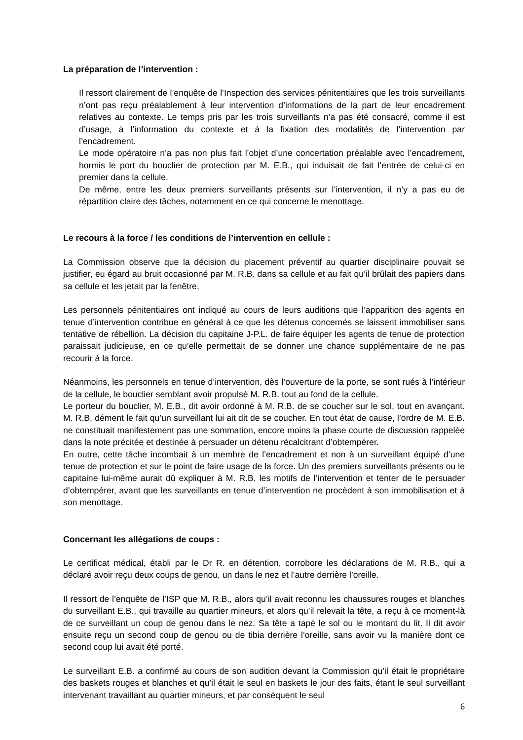La préparation de l’intervention :
Il ressort clairement de l’enquête de l’Inspection des services pénitentiaires que les trois surveillants n’ont pas reçu préalablement à leur intervention d’informations de la part de leur encadrement relatives au contexte. Le temps pris par les trois surveillants n’a pas été consacré, comme il est d’usage, à l’information du contexte et à la fixation des modalités de l’intervention par l’encadrement.
Le mode opératoire n’a pas non plus fait l’objet d’une concertation préalable avec l’encadrement, hormis le port du bouclier de protection par M. E.B., qui induisait de fait l’entrée de celui-ci en premier dans la cellule.
De même, entre les deux premiers surveillants présents sur l’intervention, il n’y a pas eu de répartition claire des tâches, notamment en ce qui concerne le menottage.
Le recours à la force / les conditions de l’intervention en cellule :
La Commission observe que la décision du placement préventif au quartier disciplinaire pouvait se justifier, eu égard au bruit occasionné par M. R.B. dans sa cellule et au fait qu’il brûlait des papiers dans sa cellule et les jetait par la fenêtre.
Les personnels pénitentiaires ont indiqué au cours de leurs auditions que l’apparition des agents en tenue d’intervention contribue en général à ce que les détenus concernés se laissent immobiliser sans tentative de rébellion. La décision du capitaine J-P.L. de faire équiper les agents de tenue de protection paraissait judicieuse, en ce qu’elle permettait de se donner une chance supplémentaire de ne pas recourir à la force.
Néanmoins, les personnels en tenue d’intervention, dès l’ouverture de la porte, se sont rués à l’intérieur de la cellule, le bouclier semblant avoir propulsé M. R.B. tout au fond de la cellule.
Le porteur du bouclier, M. E.B., dit avoir ordonné à M. R.B. de se coucher sur le sol, tout en avançant. M. R.B. dément le fait qu’un surveillant lui ait dit de se coucher. En tout état de cause, l’ordre de M. E.B. ne constituait manifestement pas une sommation, encore moins la phase courte de discussion rappelée dans la note précitée et destinée à persuader un détenu récalcitrant d’obtempérer.
En outre, cette tâche incombait à un membre de l’encadrement et non à un surveillant équipé d’une tenue de protection et sur le point de faire usage de la force. Un des premiers surveillants présents ou le capitaine lui-même aurait dû expliquer à M. R.B. les motifs de l’intervention et tenter de le persuader d’obtempérer, avant que les surveillants en tenue d’intervention ne procèdent à son immobilisation et à son menottage.
Concernant les allégations de coups :
Le certificat médical, établi par le Dr R. en détention, corrobore les déclarations de M. R.B., qui a déclaré avoir reçu deux coups de genou, un dans le nez et l’autre derrière l’oreille.
Il ressort de l’enquête de l’ISP que M. R.B., alors qu’il avait reconnu les chaussures rouges et blanches du surveillant E.B., qui travaille au quartier mineurs, et alors qu’il relevait la tête, a reçu à ce moment-là de ce surveillant un coup de genou dans le nez. Sa tête a tapé le sol ou le montant du lit. Il dit avoir ensuite reçu un second coup de genou ou de tibia derrière l’oreille, sans avoir vu la manière dont ce second coup lui avait été porté.
Le surveillant E.B. a confirmé au cours de son audition devant la Commission qu’il était le propriétaire des baskets rouges et blanches et qu’il était le seul en baskets le jour des faits, étant le seul surveillant intervenant travaillant au quartier mineurs, et par conséquent le seul
6